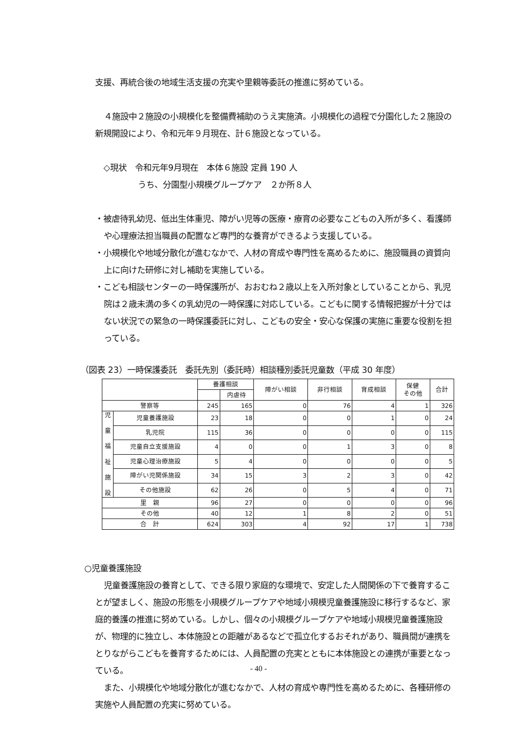支援、再統合後の地域生活支援の充実や里親等委託の推進に努めている。
４施設中２施設の小規模化を整備費補助のうえ実施済。小規模化の過程で分園化した２施設の新規開設により、令和元年９月現在、計６施設となっている。
◇現状　令和元年9月現在　本体６施設 定員 190 人
うち、分園型小規模グループケア　２か所８人
・被虐待乳幼児、低出生体重児、障がい児等の医療・療育の必要なこどもの入所が多く、看護師や心理療法担当職員の配置など専門的な養育ができるよう支援している。
・小規模化や地域分散化が進むなかで、人材の育成や専門性を高めるために、施設職員の資質向上に向けた研修に対し補助を実施している。
・こども相談センターの一時保護所が、おおむね２歳以上を入所対象としていることから、乳児院は２歳未満の多くの乳幼児の一時保護に対応している。こどもに関する情報把握が十分ではない状況での緊急の一時保護委託に対し、こどもの安全・安心な保護の実施に重要な役割を担っている。
（図表 23）一時保護委託　委託先別（委託時）相談種別委託児童数（平成 30 年度）
| | | 養護相談 | | 障がい相談 | 非行相談 | 育成相談 | 保健 その他 | 合計 |
| --- | --- | --- | --- | --- | --- | --- | --- | --- |
| | | | 内虐待 | | | | | |
| 警察等 | | 245 | 165 | 0 | 76 | 4 | 1 | 326 |
| 児 童 福 祉 施 設 | 児童養護施設 | 23 | 18 | 0 | 0 | 1 | 0 | 24 |
| | 乳児院 | 115 | 36 | 0 | 0 | 0 | 0 | 115 |
| | 児童自立支援施設 | 4 | 0 | 0 | 1 | 3 | 0 | 8 |
| | 児童心理治療施設 | 5 | 4 | 0 | 0 | 0 | 0 | 5 |
| | 障がい児関係施設 | 34 | 15 | 3 | 2 | 3 | 0 | 42 |
| | その他施設 | 62 | 26 | 0 | 5 | 4 | 0 | 71 |
| 里 親 | | 96 | 27 | 0 | 0 | 0 | 0 | 96 |
| その他 | | 40 | 12 | 1 | 8 | 2 | 0 | 51 |
| 合 計 | | 624 | 303 | 4 | 92 | 17 | 1 | 738 |
○児童養護施設
児童養護施設の養育として、できる限り家庭的な環境で、安定した人間関係の下で養育することが望ましく、施設の形態を小規模グループケアや地域小規模児童養護施設に移行するなど、家庭的養護の推進に努めている。しかし、個々の小規模グループケアや地域小規模児童養護施設が、物理的に独立し、本体施設との距離があるなどで孤立化するおそれがあり、職員間が連携をとりながらこどもを養育するためには、人員配置の充実とともに本体施設との連携が重要となっている。
また、小規模化や地域分散化が進むなかで、人材の育成や専門性を高めるために、各種研修の実施や人員配置の充実に努めている。
- 40 -